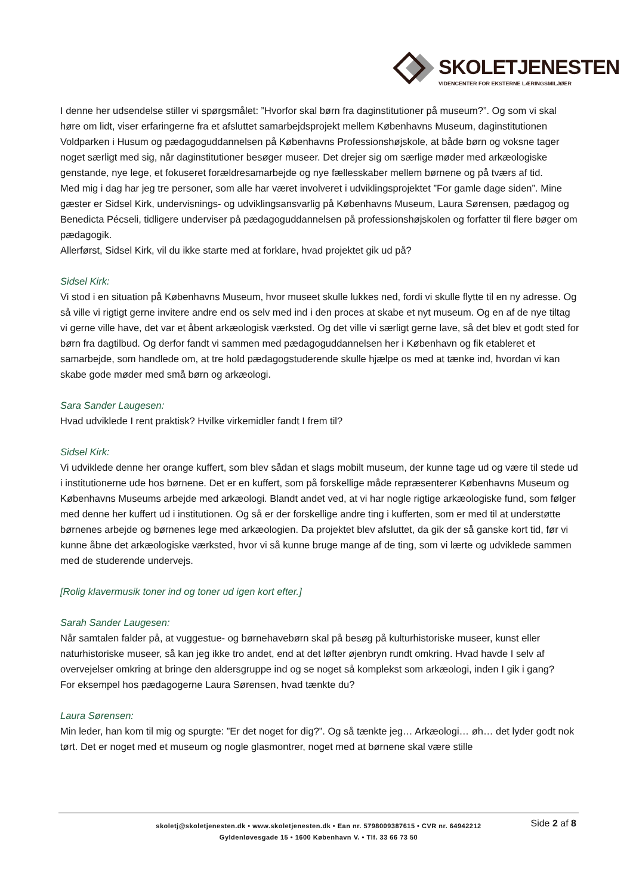SKOLETJENESTEN
VIDENCENTER FOR EKSTERNE LÆRINGSMILJØER
I denne her udsendelse stiller vi spørgsmålet: ”Hvorfor skal børn fra daginstitutioner på museum?”. Og som vi skal høre om lidt, viser erfaringerne fra et afsluttet samarbejdsprojekt mellem Københavns Museum, daginstitutionen Voldparken i Husum og pædagoguddannelsen på Københavns Professionshøjskole, at både børn og voksne tager noget særligt med sig, når daginstitutioner besøger museer. Det drejer sig om særlige møder med arkæologiske genstande, nye lege, et fokuseret forældresamarbejde og nye fællesskaber mellem børnene og på tværs af tid.
Med mig i dag har jeg tre personer, som alle har været involveret i udviklingsprojektet ”For gamle dage siden”. Mine gæster er Sidsel Kirk, undervisnings- og udviklingsansvarlig på Københavns Museum, Laura Sørensen, pædagog og Benedicta Pécseli, tidligere underviser på pædagoguddannelsen på professionshøjskolen og forfatter til flere bøger om pædagogik.
Allerførst, Sidsel Kirk, vil du ikke starte med at forklare, hvad projektet gik ud på?
Sidsel Kirk:
Vi stod i en situation på Københavns Museum, hvor museet skulle lukkes ned, fordi vi skulle flytte til en ny adresse. Og så ville vi rigtigt gerne invitere andre end os selv med ind i den proces at skabe et nyt museum. Og en af de nye tiltag vi gerne ville have, det var et åbent arkæologisk værksted. Og det ville vi særligt gerne lave, så det blev et godt sted for børn fra dagtilbud. Og derfor fandt vi sammen med pædagoguddannelsen her i København og fik etableret et samarbejde, som handlede om, at tre hold pædagogstuderende skulle hjælpe os med at tænke ind, hvordan vi kan skabe gode møder med små børn og arkæologi.
Sara Sander Laugesen:
Hvad udviklede I rent praktisk? Hvilke virkemidler fandt I frem til?
Sidsel Kirk:
Vi udviklede denne her orange kuffert, som blev sådan et slags mobilt museum, der kunne tage ud og være til stede ud i institutionerne ude hos børnene. Det er en kuffert, som på forskellige måde repræsenterer Københavns Museum og Københavns Museums arbejde med arkæologi. Blandt andet ved, at vi har nogle rigtige arkæologiske fund, som følger med denne her kuffert ud i institutionen. Og så er der forskellige andre ting i kufferten, som er med til at understøtte børnenes arbejde og børnenes lege med arkæologien. Da projektet blev afsluttet, da gik der så ganske kort tid, før vi kunne åbne det arkæologiske værksted, hvor vi så kunne bruge mange af de ting, som vi lærte og udviklede sammen med de studerende undervejs.
[Rolig klavermusik toner ind og toner ud igen kort efter.]
Sarah Sander Laugesen:
Når samtalen falder på, at vuggestue- og børnehavebørn skal på besøg på kulturhistoriske museer, kunst eller naturhistoriske museer, så kan jeg ikke tro andet, end at det løfter øjenbryn rundt omkring. Hvad havde I selv af overvejelser omkring at bringe den aldersgruppe ind og se noget så komplekst som arkæologi, inden I gik i gang?
For eksempel hos pædagogerne Laura Sørensen, hvad tænkte du?
Laura Sørensen:
Min leder, han kom til mig og spurgte: ”Er det noget for dig?”. Og så tænkte jeg… Arkæologi… øh… det lyder godt nok tørt. Det er noget med et museum og nogle glasmontrer, noget med at børnene skal være stille
skoletj@skoletjenesten.dk • www.skoletjenesten.dk • Ean nr. 5798009387615 • CVR nr. 64942212
Gyldenløvesgade 15 • 1600 København V. • Tlf. 33 66 73 50
Side 2 af 8